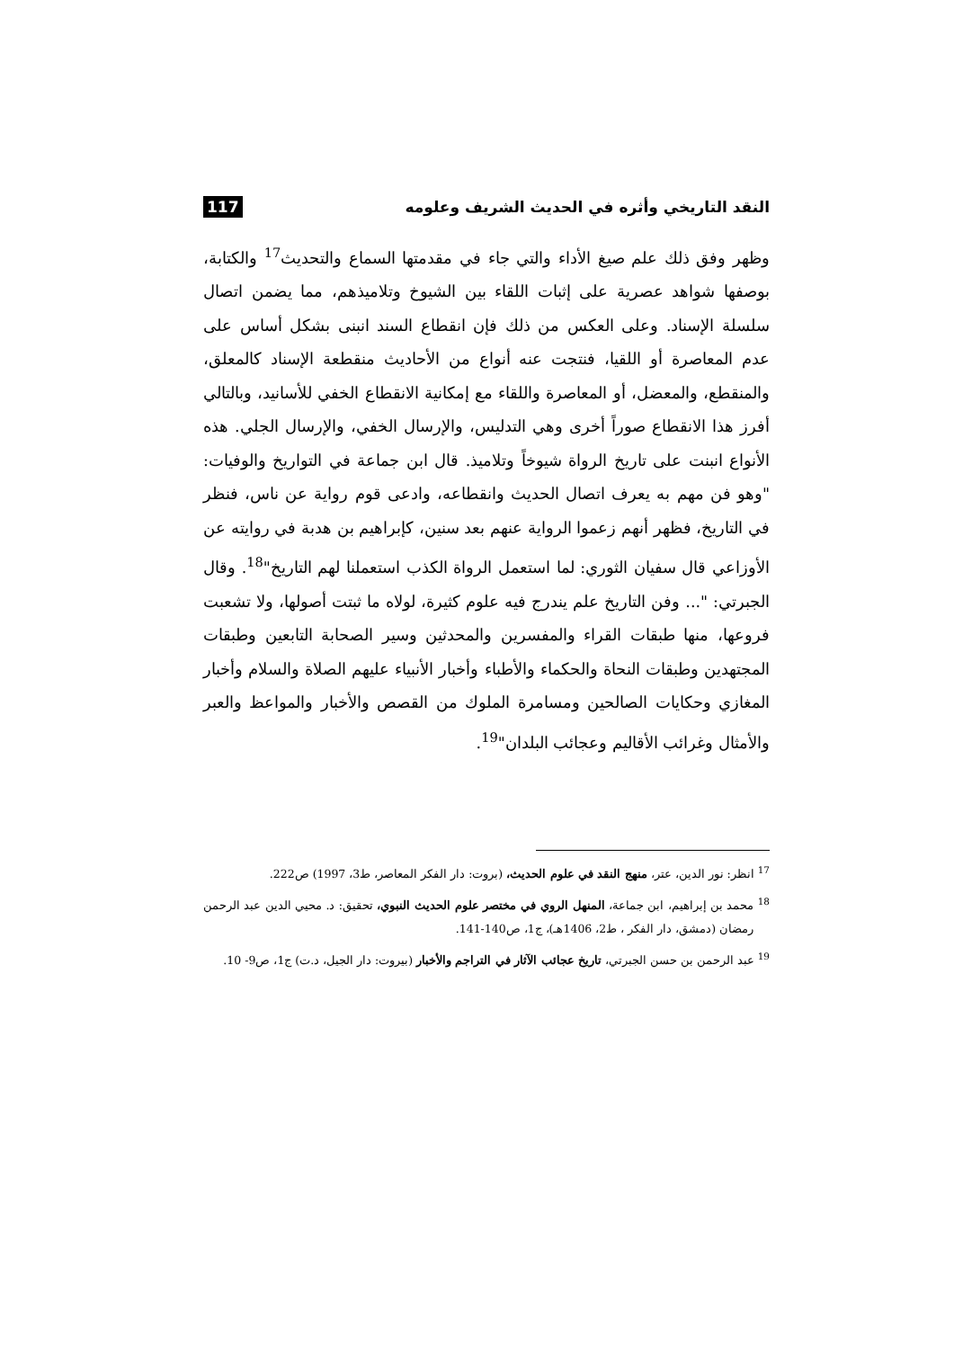النقد التاريخي وأثره في الحديث الشريف وعلومه 117
وظهر وفق ذلك علم صيغ الأداء والتي جاء في مقدمتها السماع والتحديث<sup>17</sup> والكتابة، بوصفها شواهد عصرية على إثبات اللقاء بين الشيوخ وتلاميذهم، مما يضمن اتصال سلسلة الإسناد. وعلى العكس من ذلك فإن انقطاع السند انبنى بشكل أساس على عدم المعاصرة أو اللقيا، فنتجت عنه أنواع من الأحاديث منقطعة الإسناد كالمعلق، والمنقطع، والمعضل، أو المعاصرة واللقاء مع إمكانية الانقطاع الخفي للأسانيد، وبالتالي أفرز هذا الانقطاع صوراً أخرى وهي التدليس، والإرسال الخفي، والإرسال الجلي. هذه الأنواع انبنت على تاريخ الرواة شيوخاً وتلاميذ. قال ابن جماعة في التواريخ والوفيات: "وهو فن مهم به يعرف اتصال الحديث وانقطاعه، وادعى قوم رواية عن ناس، فنظر في التاريخ، فظهر أنهم زعموا الرواية عنهم بعد سنين، كإبراهيم بن هدبة في روايته عن الأوزاعي قال سفيان الثوري: لما استعمل الرواة الكذب استعملنا لهم التاريخ"<sup>18</sup>. وقال الجبرتي: "... وفن التاريخ علم يندرج فيه علوم كثيرة، لولاه ما ثبتت أصولها، ولا تشعبت فروعها، منها طبقات القراء والمفسرين والمحدثين وسير الصحابة التابعين وطبقات المجتهدين وطبقات النحاة والحكماء والأطباء وأخبار الأنبياء عليهم الصلاة والسلام وأخبار المغازي وحكايات الصالحين ومسامرة الملوك من القصص والأخبار والمواعظ والعبر والأمثال وغرائب الأقاليم وعجائب البلدان"<sup>19</sup>.
<sup>17</sup> انظر: نور الدين، عتر، منهج النقد في علوم الحديث، (بروت: دار الفكر المعاصر، ط3، 1997) ص222.
<sup>18</sup> محمد بن إبراهيم، ابن جماعة، المنهل الروي في مختصر علوم الحديث النبوي، تحقيق: د. محيي الدين عبد الرحمن رمضان (دمشق، دار الفكر ، ط2، 1406هـ)، ج1، ص140-141.
<sup>19</sup> عبد الرحمن بن حسن الجبرتي، تاريخ عجائب الآثار في التراجم والأخبار (بيروت: دار الجيل، د.ت) ج1، ص9- 10.